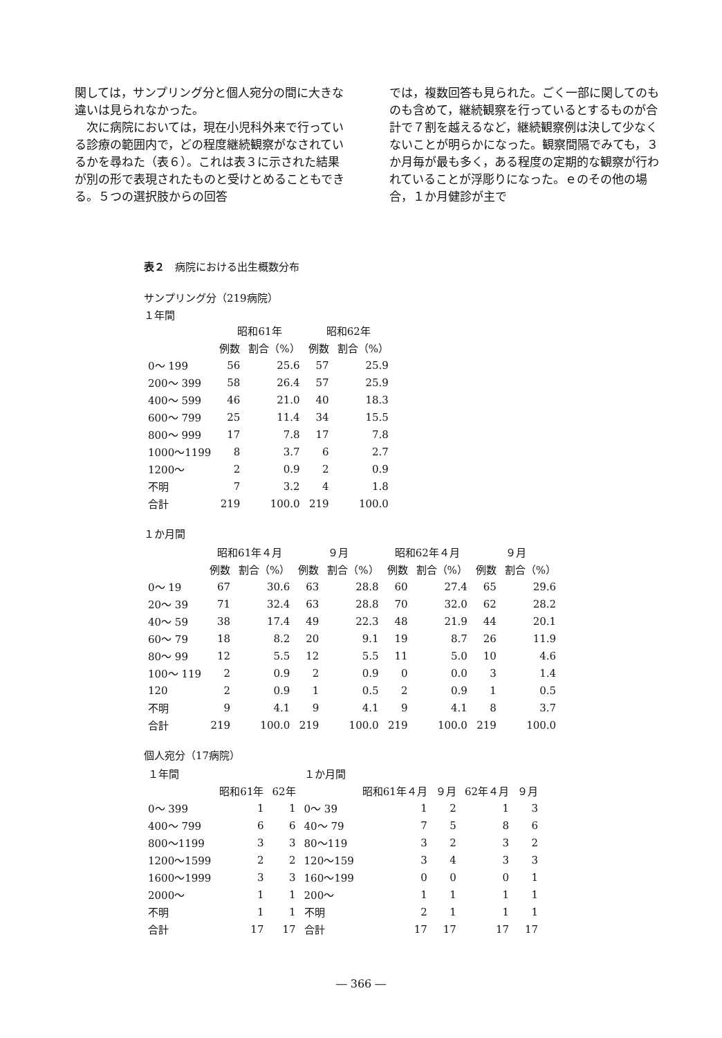関しては，サンプリング分と個人宛分の間に大きな違いは見られなかった。
　次に病院においては，現在小児科外来で行っている診療の範囲内で，どの程度継続観察がなされているかを尋ねた（表６）。これは表３に示された結果が別の形で表現されたものと受けとめることもできる。５つの選択肢からの回答
では，複数回答も見られた。ごく一部に関してのものも含めて，継続観察を行っているとするものが合計で７割を越えるなど，継続観察例は決して少なくないことが明らかになった。観察間隔でみても，３か月毎が最も多く，ある程度の定期的な観察が行われていることが浮彫りになった。ｅのその他の場合，１か月健診が主で
表２　病院における出生概数分布
サンプリング分（219病院）
１年間
| | 昭和61年 | | 昭和62年 | |
| --- | --- | --- | --- | --- |
| | 例数 | 割合（%） | 例数 | 割合（%） |
| 0～ 199 | 56 | 25.6 | 57 | 25.9 |
| 200～ 399 | 58 | 26.4 | 57 | 25.9 |
| 400～ 599 | 46 | 21.0 | 40 | 18.3 |
| 600～ 799 | 25 | 11.4 | 34 | 15.5 |
| 800～ 999 | 17 | 7.8 | 17 | 7.8 |
| 1000～1199 | 8 | 3.7 | 6 | 2.7 |
| 1200～ | 2 | 0.9 | 2 | 0.9 |
| 不明 | 7 | 3.2 | 4 | 1.8 |
| 合計 | 219 | 100.0 | 219 | 100.0 |
１か月間
| | 昭和61年４月 | | ９月 | | 昭和62年４月 | | ９月 | |
| --- | --- | --- | --- | --- | --- | --- | --- | --- |
| | 例数 | 割合（%） | 例数 | 割合（%） | 例数 | 割合（%） | 例数 | 割合（%） |
| 0～ 19 | 67 | 30.6 | 63 | 28.8 | 60 | 27.4 | 65 | 29.6 |
| 20～ 39 | 71 | 32.4 | 63 | 28.8 | 70 | 32.0 | 62 | 28.2 |
| 40～ 59 | 38 | 17.4 | 49 | 22.3 | 48 | 21.9 | 44 | 20.1 |
| 60～ 79 | 18 | 8.2 | 20 | 9.1 | 19 | 8.7 | 26 | 11.9 |
| 80～ 99 | 12 | 5.5 | 12 | 5.5 | 11 | 5.0 | 10 | 4.6 |
| 100～ 119 | 2 | 0.9 | 2 | 0.9 | 0 | 0.0 | 3 | 1.4 |
| 120 | 2 | 0.9 | 1 | 0.5 | 2 | 0.9 | 1 | 0.5 |
| 不明 | 9 | 4.1 | 9 | 4.1 | 9 | 4.1 | 8 | 3.7 |
| 合計 | 219 | 100.0 | 219 | 100.0 | 219 | 100.0 | 219 | 100.0 |
個人宛分（17病院）
| １年間 | | | １か月間 | | | | |
| | 昭和61年 | 62年 | | 昭和61年４月 | ９月 | 62年４月 | ９月 |
| 0～ 399 | 1 | 1 | 0～ 39 | 1 | 2 | 1 | 3 |
| 400～ 799 | 6 | 6 | 40～ 79 | 7 | 5 | 8 | 6 |
| 800～1199 | 3 | 3 | 80～119 | 3 | 2 | 3 | 2 |
| 1200～1599 | 2 | 2 | 120～159 | 3 | 4 | 3 | 3 |
| 1600～1999 | 3 | 3 | 160～199 | 0 | 0 | 0 | 1 |
| 2000～ | 1 | 1 | 200～ | 1 | 1 | 1 | 1 |
| 不明 | 1 | 1 | 不明 | 2 | 1 | 1 | 1 |
| 合計 | 17 | 17 | 合計 | 17 | 17 | 17 | 17 |
― 366 ―